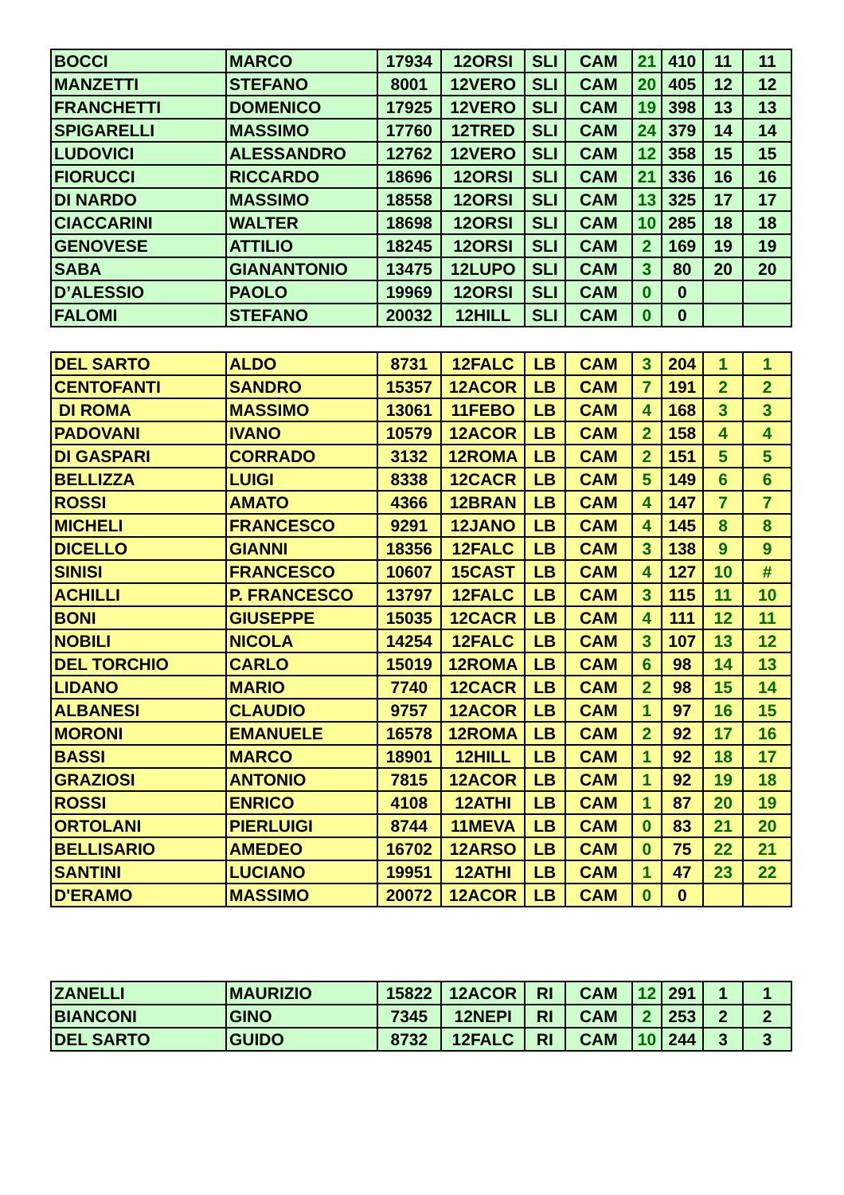| BOCCI | MARCO | 17934 | 12ORSI | SLI | CAM | 21 | 410 | 11 | 11 |
| MANZETTI | STEFANO | 8001 | 12VERO | SLI | CAM | 20 | 405 | 12 | 12 |
| FRANCHETTI | DOMENICO | 17925 | 12VERO | SLI | CAM | 19 | 398 | 13 | 13 |
| SPIGARELLI | MASSIMO | 17760 | 12TRED | SLI | CAM | 24 | 379 | 14 | 14 |
| LUDOVICI | ALESSANDRO | 12762 | 12VERO | SLI | CAM | 12 | 358 | 15 | 15 |
| FIORUCCI | RICCARDO | 18696 | 12ORSI | SLI | CAM | 21 | 336 | 16 | 16 |
| DI NARDO | MASSIMO | 18558 | 12ORSI | SLI | CAM | 13 | 325 | 17 | 17 |
| CIACCARINI | WALTER | 18698 | 12ORSI | SLI | CAM | 10 | 285 | 18 | 18 |
| GENOVESE | ATTILIO | 18245 | 12ORSI | SLI | CAM | 2 | 169 | 19 | 19 |
| SABA | GIANANTONIO | 13475 | 12LUPO | SLI | CAM | 3 | 80 | 20 | 20 |
| D’ALESSIO | PAOLO | 19969 | 12ORSI | SLI | CAM | 0 | 0 | | |
| FALOMI | STEFANO | 20032 | 12HILL | SLI | CAM | 0 | 0 | | |
| DEL SARTO | ALDO | 8731 | 12FALC | LB | CAM | 3 | 204 | 1 | 1 |
| CENTOFANTI | SANDRO | 15357 | 12ACOR | LB | CAM | 7 | 191 | 2 | 2 |
| DI ROMA | MASSIMO | 13061 | 11FEBO | LB | CAM | 4 | 168 | 3 | 3 |
| PADOVANI | IVANO | 10579 | 12ACOR | LB | CAM | 2 | 158 | 4 | 4 |
| DI GASPARI | CORRADO | 3132 | 12ROMA | LB | CAM | 2 | 151 | 5 | 5 |
| BELLIZZA | LUIGI | 8338 | 12CACR | LB | CAM | 5 | 149 | 6 | 6 |
| ROSSI | AMATO | 4366 | 12BRAN | LB | CAM | 4 | 147 | 7 | 7 |
| MICHELI | FRANCESCO | 9291 | 12JANO | LB | CAM | 4 | 145 | 8 | 8 |
| DICELLO | GIANNI | 18356 | 12FALC | LB | CAM | 3 | 138 | 9 | 9 |
| SINISI | FRANCESCO | 10607 | 15CAST | LB | CAM | 4 | 127 | 10 | # |
| ACHILLI | P. FRANCESCO | 13797 | 12FALC | LB | CAM | 3 | 115 | 11 | 10 |
| BONI | GIUSEPPE | 15035 | 12CACR | LB | CAM | 4 | 111 | 12 | 11 |
| NOBILI | NICOLA | 14254 | 12FALC | LB | CAM | 3 | 107 | 13 | 12 |
| DEL TORCHIO | CARLO | 15019 | 12ROMA | LB | CAM | 6 | 98 | 14 | 13 |
| LIDANO | MARIO | 7740 | 12CACR | LB | CAM | 2 | 98 | 15 | 14 |
| ALBANESI | CLAUDIO | 9757 | 12ACOR | LB | CAM | 1 | 97 | 16 | 15 |
| MORONI | EMANUELE | 16578 | 12ROMA | LB | CAM | 2 | 92 | 17 | 16 |
| BASSI | MARCO | 18901 | 12HILL | LB | CAM | 1 | 92 | 18 | 17 |
| GRAZIOSI | ANTONIO | 7815 | 12ACOR | LB | CAM | 1 | 92 | 19 | 18 |
| ROSSI | ENRICO | 4108 | 12ATHI | LB | CAM | 1 | 87 | 20 | 19 |
| ORTOLANI | PIERLUIGI | 8744 | 11MEVA | LB | CAM | 0 | 83 | 21 | 20 |
| BELLISARIO | AMEDEO | 16702 | 12ARSO | LB | CAM | 0 | 75 | 22 | 21 |
| SANTINI | LUCIANO | 19951 | 12ATHI | LB | CAM | 1 | 47 | 23 | 22 |
| D'ERAMO | MASSIMO | 20072 | 12ACOR | LB | CAM | 0 | 0 | | |
| ZANELLI | MAURIZIO | 15822 | 12ACOR | RI | CAM | 12 | 291 | 1 | 1 |
| BIANCONI | GINO | 7345 | 12NEPI | RI | CAM | 2 | 253 | 2 | 2 |
| DEL SARTO | GUIDO | 8732 | 12FALC | RI | CAM | 10 | 244 | 3 | 3 |